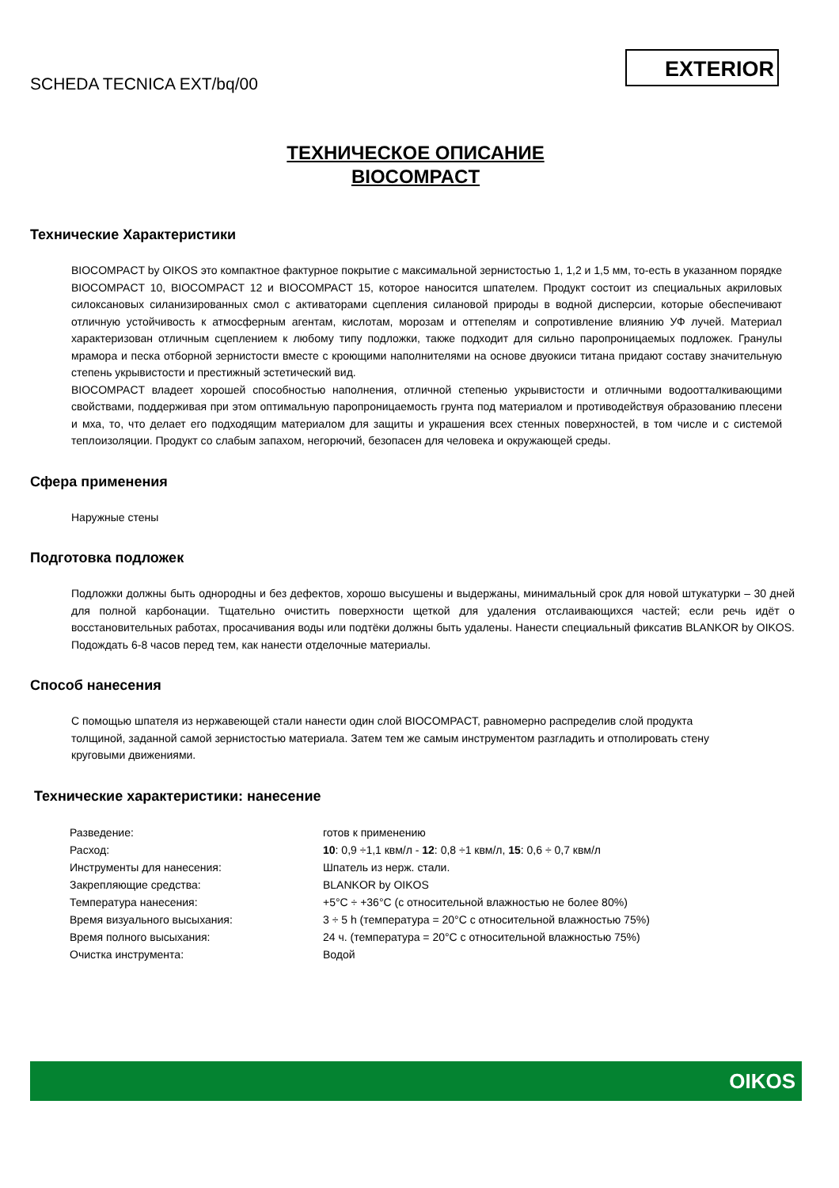SCHEDA TECNICA EXT/bq/00
EXTERIOR
ТЕХНИЧЕСКОЕ ОПИСАНИЕ
BIOCOMPACT
Технические Характеристики
BIOCOMPACT by OIKOS это компактное фактурное покрытие с максимальной зернистостью 1, 1,2 и 1,5 мм, то-есть в указанном порядке BIOCOMPACT 10, BIOCOMPACT 12 и BIOCOMPACT 15, которое наносится шпателем. Продукт состоит из специальных акриловых силоксановых силанизированных смол с активаторами сцепления силановой природы в водной дисперсии, которые обеспечивают отличную устойчивость к атмосферным агентам, кислотам, морозам и оттепелям и сопротивление влиянию УФ лучей. Материал характеризован отличным сцеплением к любому типу подложки, также подходит для сильно паропроницаемых подложек. Гранулы мрамора и песка отборной зернистости вместе с кроющими наполнителями на основе двуокиси титана придают составу значительную степень укрывистости и престижный эстетический вид.
BIOCOMPACT владеет хорошей способностью наполнения, отличной степенью укрывистости и отличными водоотталкивающими свойствами, поддерживая при этом оптимальную паропроницаемость грунта под материалом и противодействуя образованию плесени и мха, то, что делает его подходящим материалом для защиты и украшения всех стенных поверхностей, в том числе и с системой теплоизоляции. Продукт со слабым запахом, негорючий, безопасен для человека и окружающей среды.
Сфера применения
Наружные стены
Подготовка подложек
Подложки должны быть однородны и без дефектов, хорошо высушены и выдержаны, минимальный срок для новой штукатурки – 30 дней для полной карбонации. Тщательно очистить поверхности щеткой для удаления отслаивающихся частей; если речь идёт о восстановительных работах, просачивания воды или подтёки должны быть удалены. Нанести специальный фиксатив BLANKOR by OIKOS. Подождать 6-8 часов перед тем, как нанести отделочные материалы.
Способ нанесения
С помощью шпателя из нержавеющей стали нанести один слой BIOCOMPACT, равномерно распределив слой продукта толщиной, заданной самой зернистостью материала. Затем тем же самым инструментом разгладить и отполировать стену круговыми движениями.
Технические характеристики: нанесение
| Разведение: | готов к применению |
| Расход: | 10 : 0,9 ÷1,1 квм/л - 12 : 0,8 ÷1 квм/л, 15 : 0,6 ÷ 0,7 квм/л |
| Инструменты для нанесения: | Шпатель из нерж. стали. |
| Закрепляющие средства: | BLANKOR by OIKOS |
| Температура нанесения: | +5°C ÷ +36°C (с относительной влажностью не более 80%) |
| Время визуального высыхания: | 3 ÷ 5 h (температура = 20°C с относительной влажностью 75%) |
| Время полного высыхания: | 24 ч. (температура = 20°C с относительной влажностью 75%) |
| Очистка инструмента: | Водой |
OIKOS